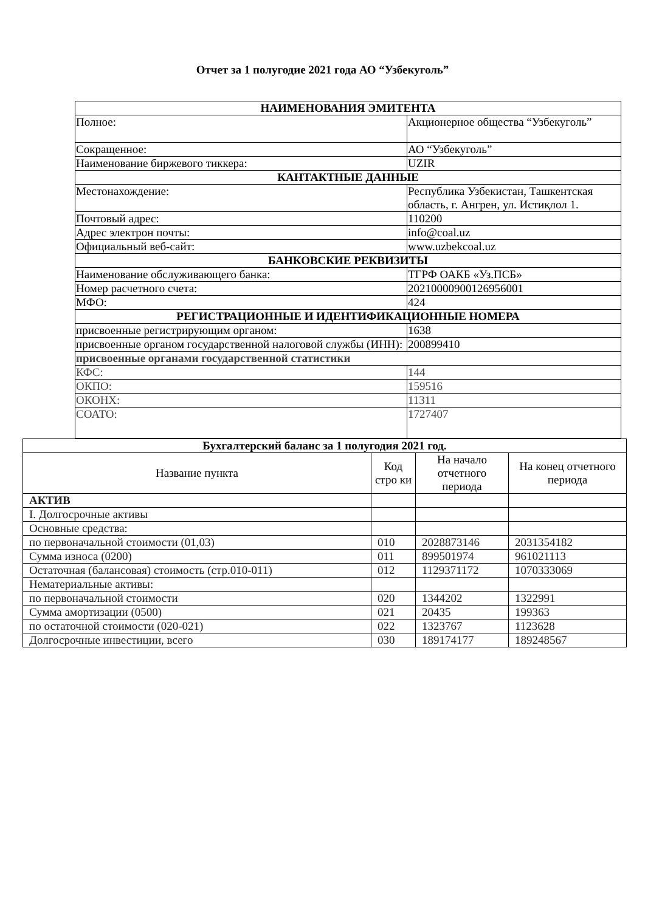Отчет за 1 полугодие 2021 года АО “Узбекуголь”
| НАИМЕНОВАНИЯ ЭМИТЕНТА | |
| --- | --- |
| Полное: | Акционерное общества “Узбекуголь” |
| Сокращенное: | АО “Узбекуголь” |
| Наименование биржевого тиккера: | UZIR |
| КАНТАКТНЫЕ ДАННЫЕ | |
| Местонахождение: | Республика Узбекистан, Ташкентская область, г. Ангрен, ул. Истиқлол 1. |
| Почтовый адрес: | 110200 |
| Адрес электрон почты: | info@coal.uz |
| Официальный веб-сайт: | www.uzbekcoal.uz |
| БАНКОВСКИЕ РЕКВИЗИТЫ | |
| Наименование обслуживающего банка: | ТГРФ ОАКБ «Уз.ПСБ» |
| Номер расчетного счета: | 20210000900126956001 |
| МФО: | 424 |
| РЕГИСТРАЦИОННЫЕ И ИДЕНТИФИКАЦИОННЫЕ НОМЕРА | |
| присвоенные регистрирующим органом: | 1638 |
| присвоенные органом государственной налоговой службы (ИНН): | 200899410 |
| присвоенные органами государственной статистики | |
| КФС: | 144 |
| ОКПО: | 159516 |
| ОКОНХ: | 11311 |
| СОАТО: | 1727407 |
| Бухгалтерский баланс за 1 полугодия 2021 год. | | | |
| --- | --- | --- | --- |
| Название пункта | Код стро ки | На начало отчетного периода | На конец отчетного периода |
| АКТИВ | | | |
| I. Долгосрочные активы | | | |
| Основные средства: | | | |
| по первоначальной стоимости (01,03) | 010 | 2028873146 | 2031354182 |
| Сумма износа (0200) | 011 | 899501974 | 961021113 |
| Остаточная (балансовая) стоимость (стр.010-011) | 012 | 1129371172 | 1070333069 |
| Нематериальные активы: | | | |
| по первоначальной стоимости | 020 | 1344202 | 1322991 |
| Сумма амортизации (0500) | 021 | 20435 | 199363 |
| по остаточной стоимости (020-021) | 022 | 1323767 | 1123628 |
| Долгосрочные инвестиции, всего | 030 | 189174177 | 189248567 |